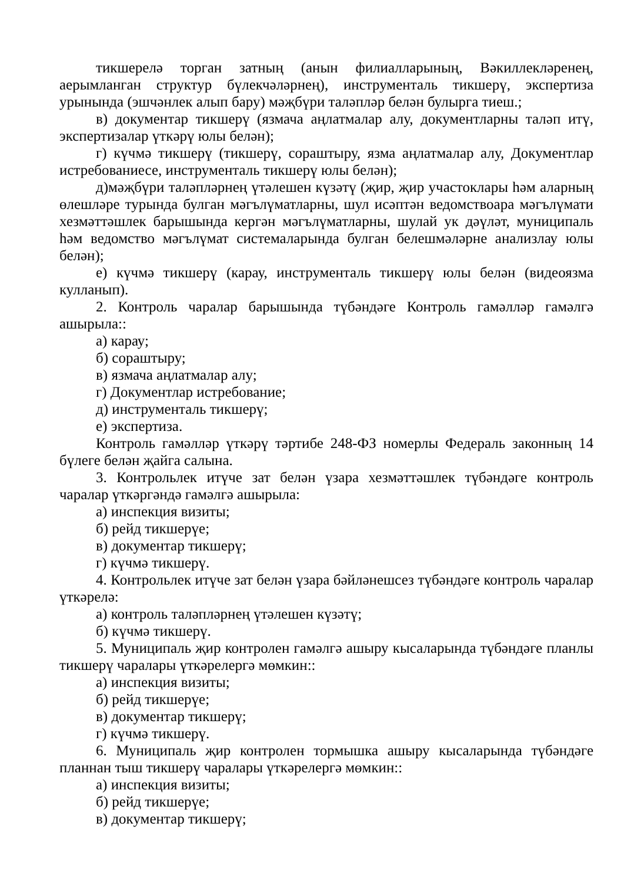тикшерелә торган затның (анын филиалларының, Вәкиллекләренең, аерымланган структур бүлекчәләрнең), инструменталь тикшерү, экспертиза урынында (эшчәнлек алып бару) мәҗбүри таләпләр белән булырга тиеш.;
в) документар тикшерү (язмача аңлатмалар алу, документларны таләп итү, экспертизалар үткәрү юлы белән);
г) күчмә тикшерү (тикшерү, сораштыру, язма аңлатмалар алу, Документлар истребованиесе, инструменталь тикшерү юлы белән);
д)мәҗбүри таләпләрнең үтәлешен күзәтү (җир, җир участоклары һәм аларның өлешләре турында булган мәгълүматларны, шул исәптән ведомствоара мәгълүмати хезмәттәшлек барышында кергән мәгълүматларны, шулай ук дәүләт, муниципаль һәм ведомство мәгълүмат системаларында булган белешмәләрне анализлау юлы белән);
е) күчмә тикшерү (карау, инструменталь тикшерү юлы белән (видеоязма кулланып).
2. Контроль чаралар барышында түбәндәге Контроль гамәлләр гамәлгә ашырыла::
а) карау;
б) сораштыру;
в) язмача аңлатмалар алу;
г) Документлар истребование;
д) инструменталь тикшерү;
е) экспертиза.
Контроль гамәлләр үткәрү тәртибе 248-ФЗ номерлы Федераль законның 14 бүлеге белән җайга салына.
3. Контрольлек итүче зат белән үзара хезмәттәшлек түбәндәге контроль чаралар үткәргәндә гамәлгә ашырыла:
а) инспекция визиты;
б) рейд тикшерүе;
в) документар тикшерү;
г) күчмә тикшерү.
4. Контрольлек итүче зат белән үзара бәйләнешсез түбәндәге контроль чаралар үткәрелә:
а) контроль таләпләрнең үтәлешен күзәтү;
б) күчмә тикшерү.
5. Муниципаль җир контролен гамәлгә ашыру кысаларында түбәндәге планлы тикшерү чаралары үткәрелергә мөмкин::
а) инспекция визиты;
б) рейд тикшерүе;
в) документар тикшерү;
г) күчмә тикшерү.
6. Муниципаль җир контролен тормышка ашыру кысаларында түбәндәге планнан тыш тикшерү чаралары үткәрелергә мөмкин::
а) инспекция визиты;
б) рейд тикшерүе;
в) документар тикшерү;